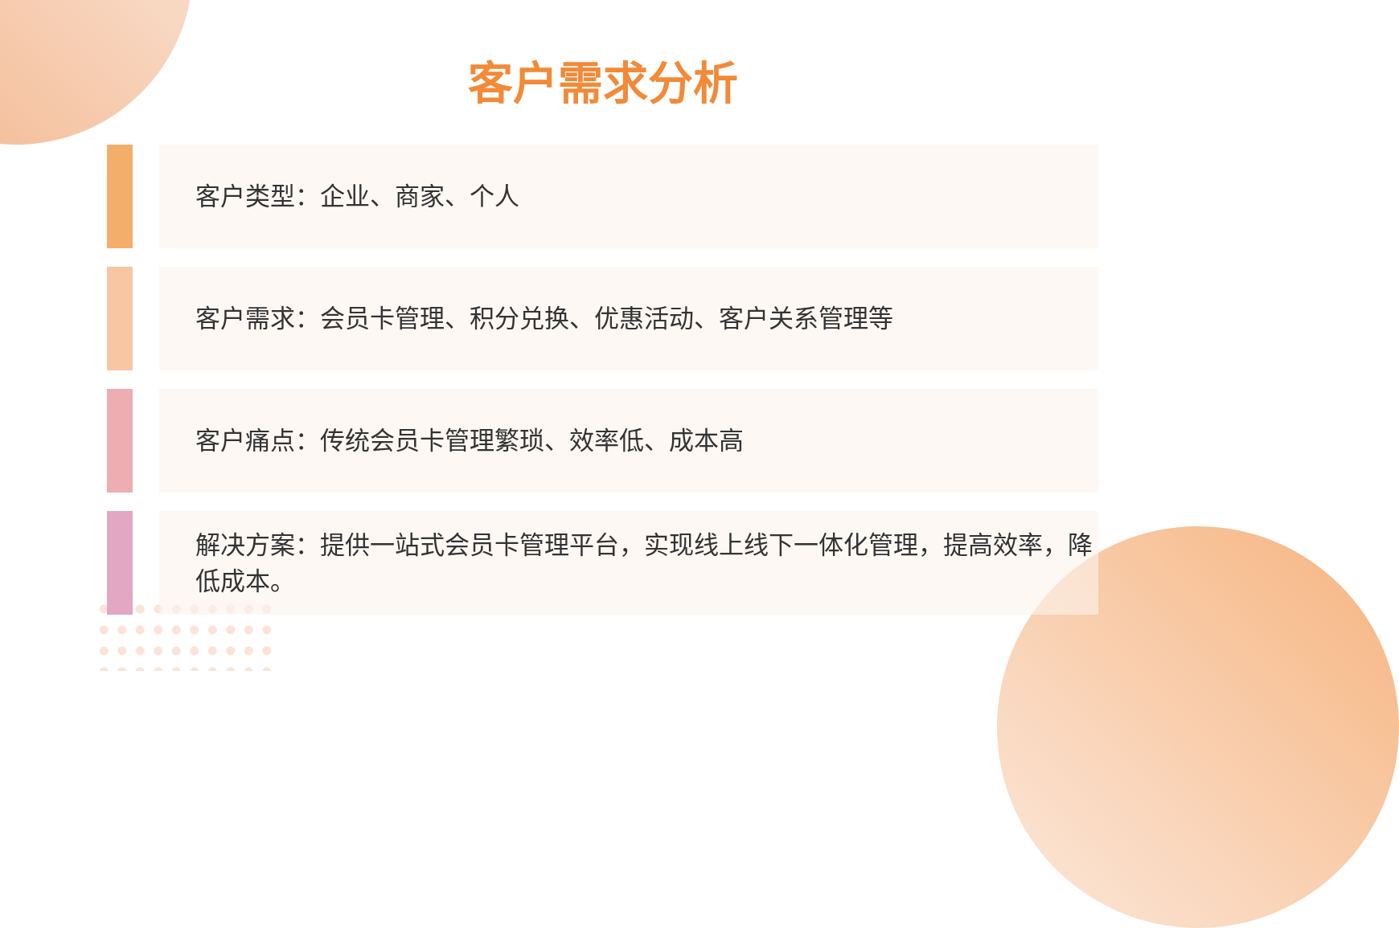客户需求分析
客户类型：企业、商家、个人
客户需求：会员卡管理、积分兑换、优惠活动、客户关系管理等
客户痛点：传统会员卡管理繁琐、效率低、成本高
解决方案：提供一站式会员卡管理平台，实现线上线下一体化管理，提高效率，降低成本。